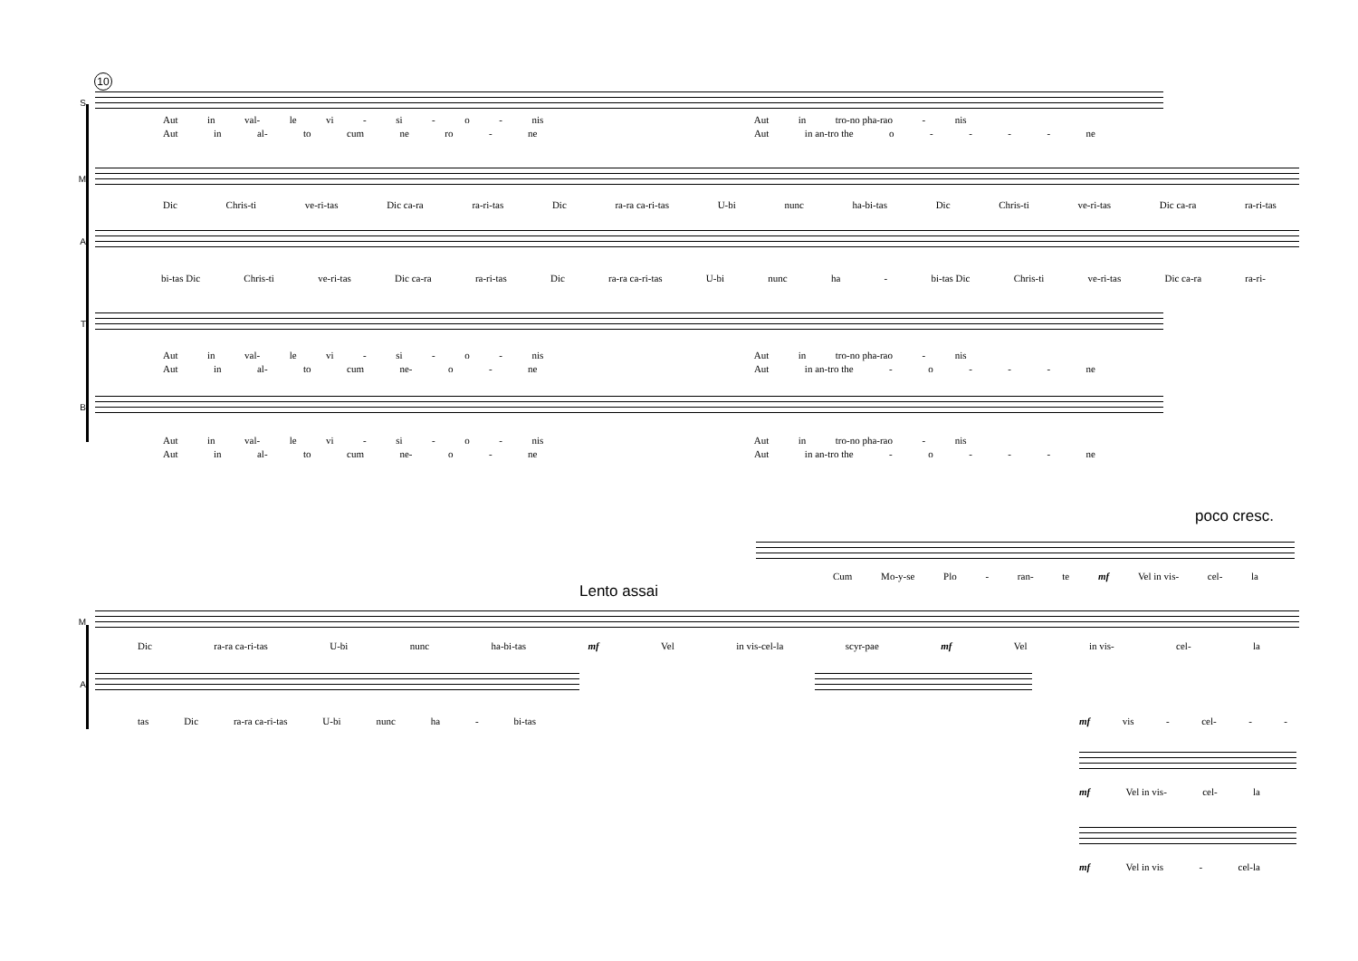10
S
Aut in val- le vi - si - o - nis Aut in tro-no pha-rao - nis
Aut in al- to cum ne ro - ne Aut in an-tro the o - - - - ne
M
Dic Chris-ti ve-ri-tas Dic ca-ra ra-ri-tas Dic ra-ra ca-ri-tas U-bi nunc ha-bi-tas Dic Chris-ti ve-ri-tas Dic ca-ra ra-ri-tas
A
bi-tas Dic Chris-ti ve-ri-tas Dic ca-ra ra-ri-tas Dic ra-ra ca-ri-tas U-bi nunc ha - bi-tas Dic Chris-ti ve-ri-tas Dic ca-ra ra-ri-
T
Aut in val- le vi - si - o - nis Aut in tro-no pha-rao - nis
Aut in al- to cum ne- o - ne Aut in an-tro the - o - - - ne
B
Aut in val- le vi - si - o - nis Aut in tro-no pha-rao - nis
Aut in al- to cum ne- o - ne Aut in an-tro the - o - - - ne
poco cresc.
Cum Mo-y-se Plo - ran- te mf Vel in vis- cel- la
Lento assai
M
Dic ra-ra ca-ri-tas U-bi nunc ha-bi-tas mf Vel in vis-cel-la scyr-pae mf Vel in vis- cel- la
A
tas Dic ra-ra ca-ri-tas U-bi nunc ha - bi-tas mf vis - cel- - -
mf Vel in vis- cel- la
mf Vel in vis - cel-la